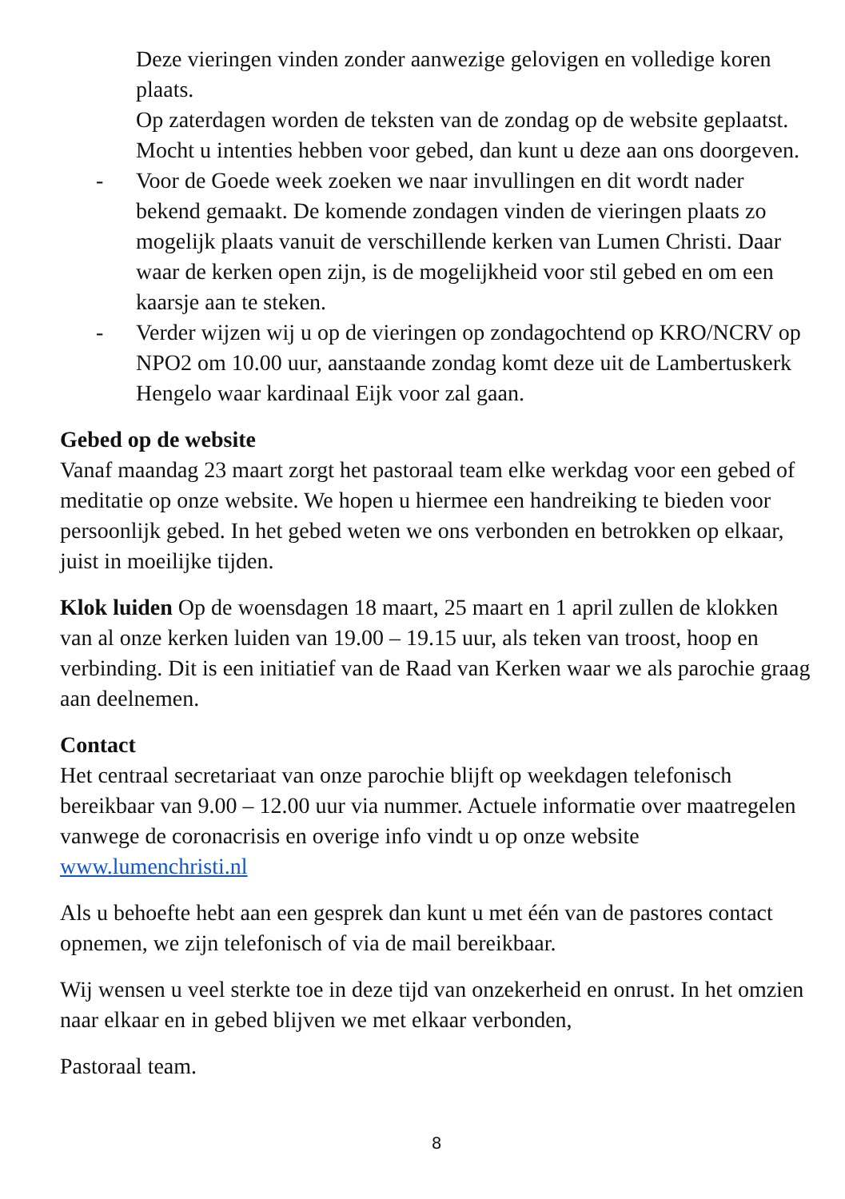Deze vieringen vinden zonder aanwezige gelovigen en volledige koren plaats.
Op zaterdagen worden de teksten van de zondag op de website geplaatst. Mocht u intenties hebben voor gebed, dan kunt u deze aan ons doorgeven.
- Voor de Goede week zoeken we naar invullingen en dit wordt nader bekend gemaakt. De komende zondagen vinden de vieringen plaats zo mogelijk plaats vanuit de verschillende kerken van Lumen Christi. Daar waar de kerken open zijn, is de mogelijkheid voor stil gebed en om een kaarsje aan te steken.
- Verder wijzen wij u op de vieringen op zondagochtend op KRO/NCRV op NPO2 om 10.00 uur, aanstaande zondag komt deze uit de Lambertuskerk Hengelo waar kardinaal Eijk voor zal gaan.
Gebed op de website
Vanaf maandag 23 maart zorgt het pastoraal team elke werkdag voor een gebed of meditatie op onze website. We hopen u hiermee een handreiking te bieden voor persoonlijk gebed. In het gebed weten we ons verbonden en betrokken op elkaar, juist in moeilijke tijden.
Klok luiden Op de woensdagen 18 maart, 25 maart en 1 april zullen de klokken van al onze kerken luiden van 19.00 – 19.15 uur, als teken van troost, hoop en verbinding. Dit is een initiatief van de Raad van Kerken waar we als parochie graag aan deelnemen.
Contact
Het centraal secretariaat van onze parochie blijft op weekdagen telefonisch bereikbaar van 9.00 – 12.00 uur via nummer. Actuele informatie over maatregelen vanwege de coronacrisis en overige info vindt u op onze website www.lumenchristi.nl
Als u behoefte hebt aan een gesprek dan kunt u met één van de pastores contact opnemen, we zijn telefonisch of via de mail bereikbaar.
Wij wensen u veel sterkte toe in deze tijd van onzekerheid en onrust. In het omzien naar elkaar en in gebed blijven we met elkaar verbonden,
Pastoraal team.
8